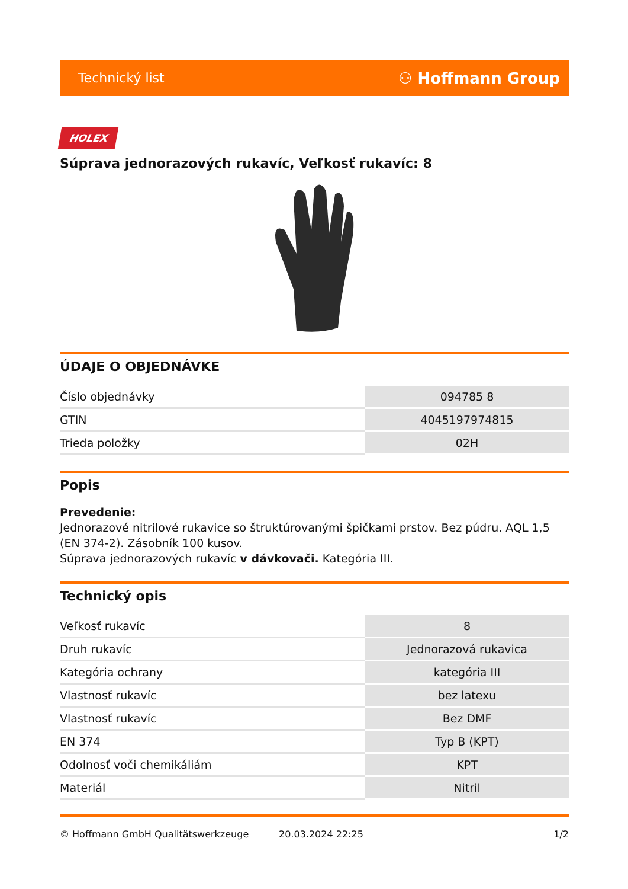Technický list ⚇ Hoffmann Group
HOLEX
Súprava jednorazových rukavíc, Veľkosť rukavíc: 8
ÚDAJE O OBJEDNÁVKE
| Číslo objednávky | 094785 8 |
| GTIN | 4045197974815 |
| Trieda položky | 02H |
Popis
Prevedenie:
Jednorazové nitrilové rukavice so štruktúrovanými špičkami prstov. Bez púdru. AQL 1,5 (EN 374-2). Zásobník 100 kusov.
Súprava jednorazových rukavíc v dávkovači. Kategória III.
Technický opis
| Veľkosť rukavíc | 8 |
| Druh rukavíc | Jednorazová rukavica |
| Kategória ochrany | kategória III |
| Vlastnosť rukavíc | bez latexu |
| Vlastnosť rukavíc | Bez DMF |
| EN 374 | Typ B (KPT) |
| Odolnosť voči chemikáliám | KPT |
| Materiál | Nitril |
© Hoffmann GmbH Qualitätswerkzeuge 20.03.2024 22:25 1/2